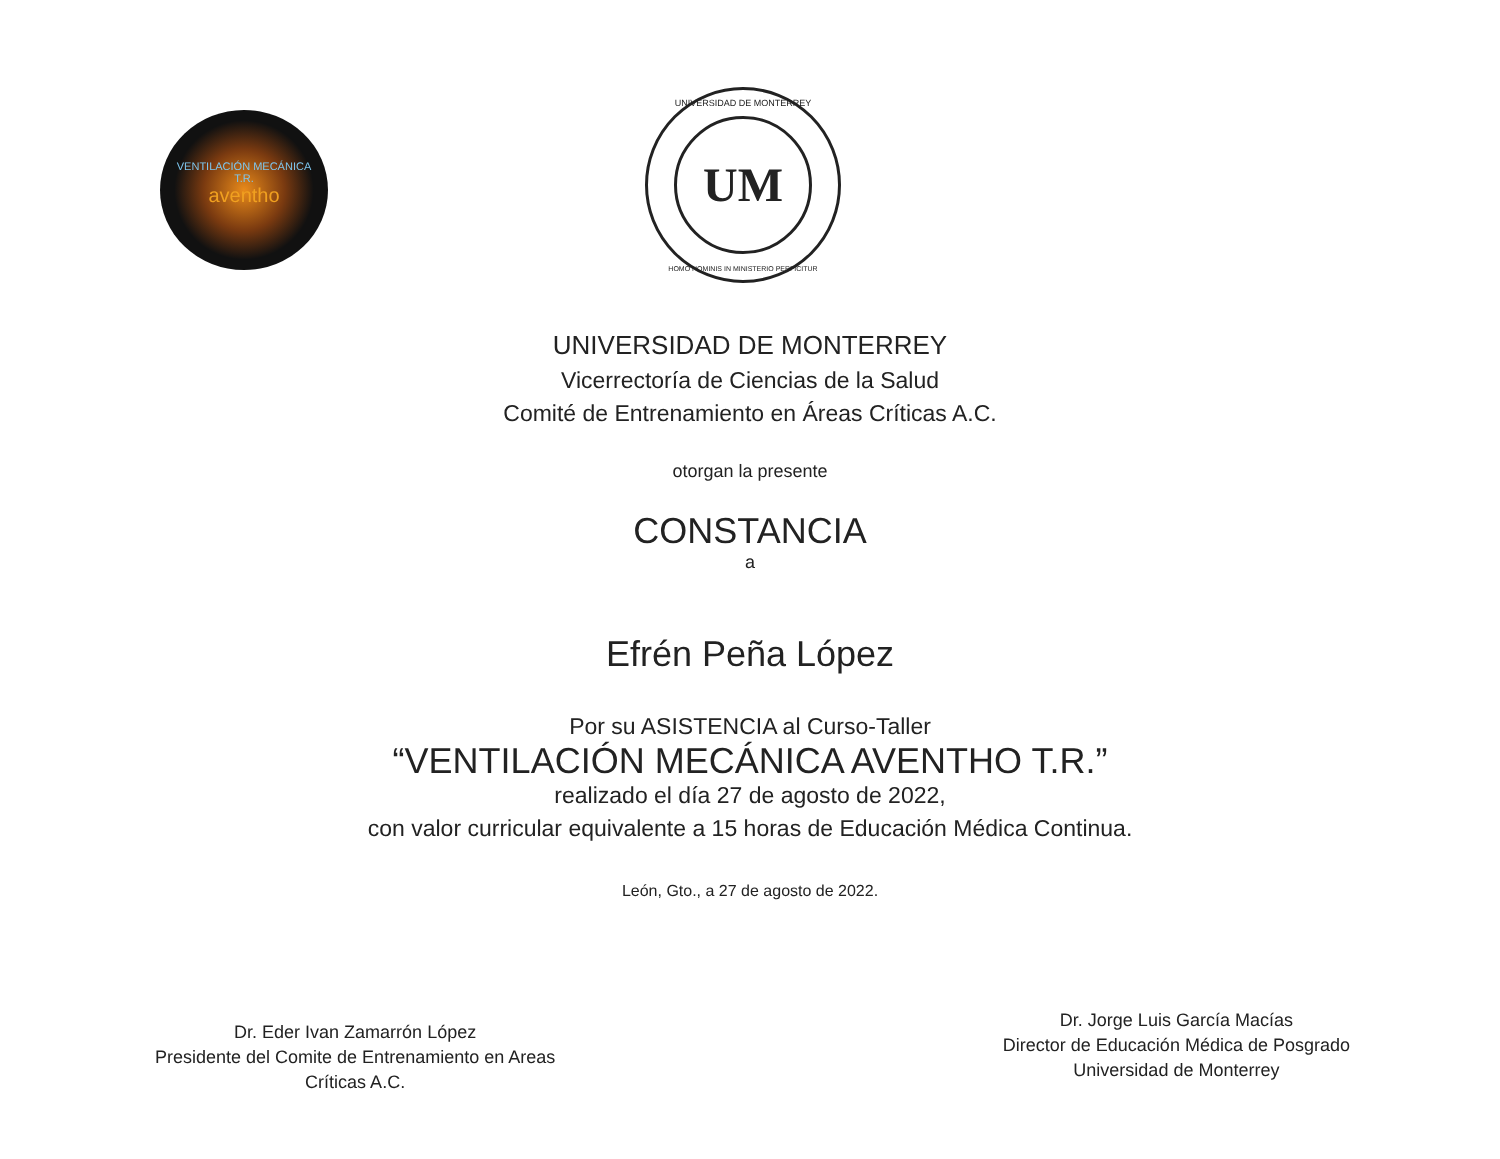VENTILACIÓN MECÁNICA
T.R.
aventho
UM
UNIVERSIDAD DE MONTERREY
HOMO HOMINIS IN MINISTERIO PERFICITUR
UNIVERSIDAD DE MONTERREY
Vicerrectoría de Ciencias de la Salud
Comité de Entrenamiento en Áreas Críticas A.C.
otorgan la presente
CONSTANCIA
a
Efrén Peña López
Por su ASISTENCIA al Curso-Taller
“VENTILACIÓN MECÁNICA AVENTHO T.R.”
realizado el día 27 de agosto de 2022,
con valor curricular equivalente a 15 horas de Educación Médica Continua.
León, Gto., a 27 de agosto de 2022.
Dr. Eder Ivan Zamarrón López
Presidente del Comite de Entrenamiento en Areas
Críticas A.C.
Dr. Jorge Luis García Macías
Director de Educación Médica de Posgrado
Universidad de Monterrey